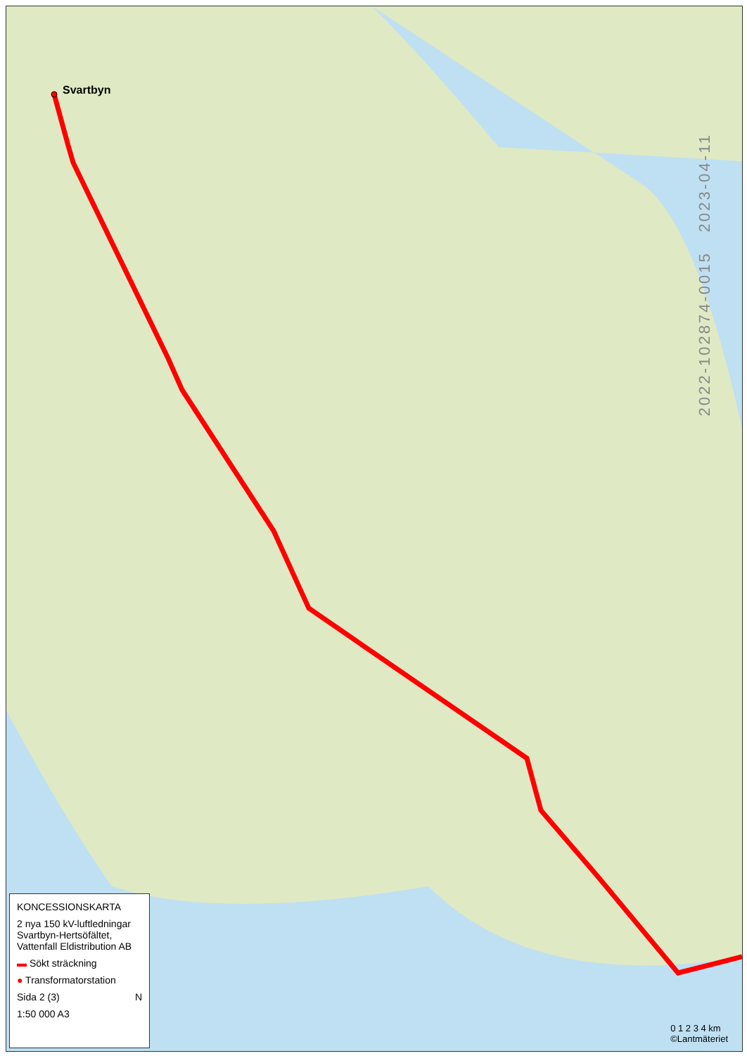Svartbyn
2022-102874-0015 2023-04-11
KONCESSIONSKARTA
2 nya 150 kV-luftledningar Svartbyn-Hertsöfältet, Vattenfall Eldistribution AB
▬ Sökt sträckning
● Transformatorstation
Sida 2 (3) N
1:50 000 A3
0 1 2 3 4 km
©Lantmäteriet